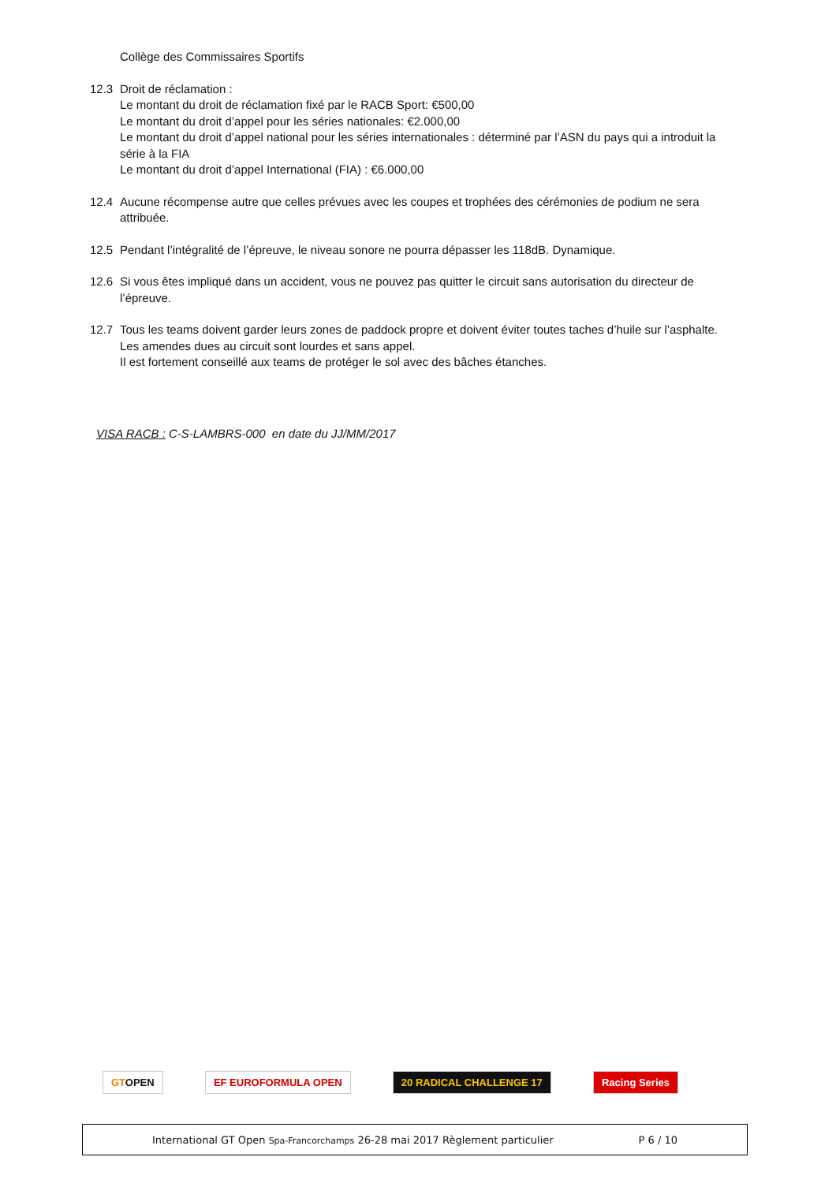Collège des Commissaires Sportifs
12.3 Droit de réclamation :
Le montant du droit de réclamation fixé par le RACB Sport: €500,00
Le montant du droit d’appel pour les séries nationales: €2.000,00
Le montant du droit d’appel national pour les séries internationales : déterminé par l’ASN du pays qui a introduit la série à la FIA
Le montant du droit d’appel International (FIA) : €6.000,00
12.4 Aucune récompense autre que celles prévues avec les coupes et trophées des cérémonies de podium ne sera attribuée.
12.5 Pendant l’intégralité de l’épreuve, le niveau sonore ne pourra dépasser les 118dB. Dynamique.
12.6 Si vous êtes impliqué dans un accident, vous ne pouvez pas quitter le circuit sans autorisation du directeur de l’épreuve.
12.7 Tous les teams doivent garder leurs zones de paddock propre et doivent éviter toutes taches d’huile sur l’asphalte.
Les amendes dues au circuit sont lourdes et sans appel.
Il est fortement conseillé aux teams de protéger le sol avec des bâches étanches.
VISA RACB : C-S-LAMBRS-000 en date du JJ/MM/2017
GTOPEN EF EUROFORMULA OPEN 20 RADICAL CHALLENGE 17 Racing Series
International GT Open Spa-Francorchamps 26-28 mai 2017 Règlement particulier P 6 / 10